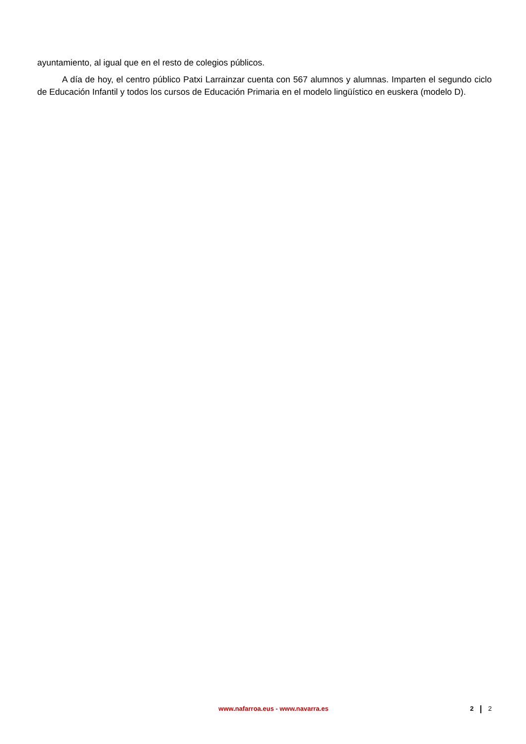ayuntamiento, al igual que en el resto de colegios públicos.
A día de hoy, el centro público Patxi Larrainzar cuenta con 567 alumnos y alumnas. Imparten el segundo ciclo de Educación Infantil y todos los cursos de Educación Primaria en el modelo lingüístico en euskera (modelo D).
www.nafarroa.eus - www.navarra.es
2 2